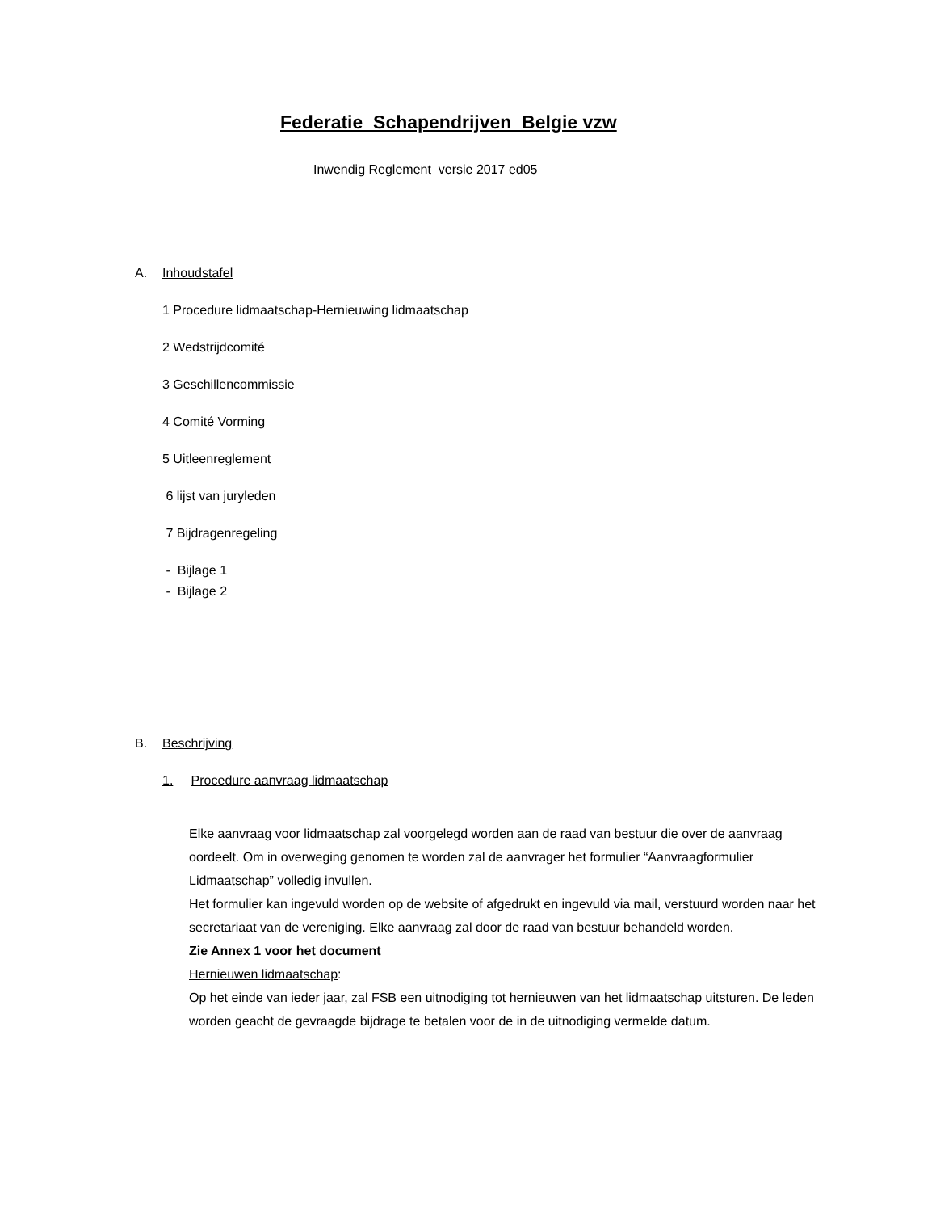Federatie Schapendrijven Belgie vzw
Inwendig Reglement versie 2017 ed05
A. Inhoudstafel
1 Procedure lidmaatschap-Hernieuwing lidmaatschap
2 Wedstrijdcomité
3 Geschillencommissie
4 Comité Vorming
5 Uitleenreglement
6 lijst van juryleden
7 Bijdragenregeling
- Bijlage 1
- Bijlage 2
B. Beschrijving
1. Procedure aanvraag lidmaatschap
Elke aanvraag voor lidmaatschap zal voorgelegd worden aan de raad van bestuur die over de aanvraag oordeelt. Om in overweging genomen te worden zal de aanvrager het formulier “Aanvraagformulier Lidmaatschap” volledig invullen.
Het formulier kan ingevuld worden op de website of afgedrukt en ingevuld via mail, verstuurd worden naar het secretariaat van de vereniging. Elke aanvraag zal door de raad van bestuur behandeld worden.
Zie Annex 1 voor het document
Hernieuwen lidmaatschap:
Op het einde van ieder jaar, zal FSB een uitnodiging tot hernieuwen van het lidmaatschap uitsturen. De leden worden geacht de gevraagde bijdrage te betalen voor de in de uitnodiging vermelde datum.